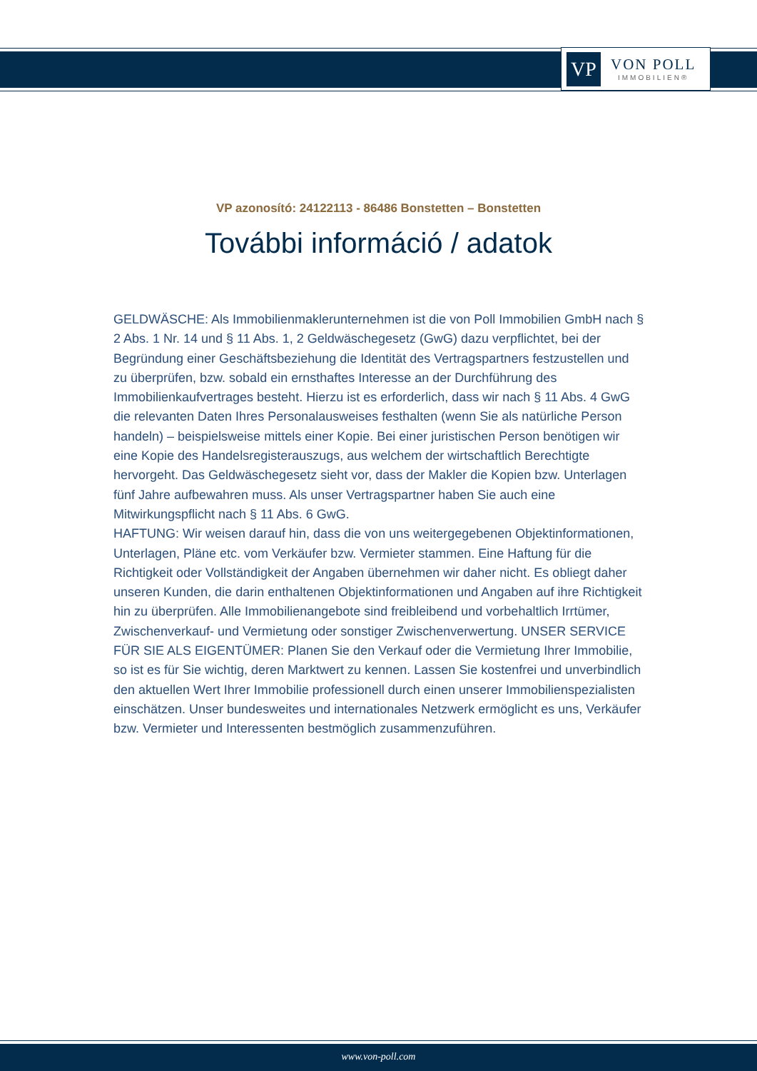VP
VON POLL
IMMOBILIEN®
VP azonosító: 24122113 - 86486 Bonstetten – Bonstetten
További információ / adatok
GELDWÄSCHE: Als Immobilienmaklerunternehmen ist die von Poll Immobilien GmbH nach § 2 Abs. 1 Nr. 14 und § 11 Abs. 1, 2 Geldwäschegesetz (GwG) dazu verpflichtet, bei der Begründung einer Geschäftsbeziehung die Identität des Vertragspartners festzustellen und zu überprüfen, bzw. sobald ein ernsthaftes Interesse an der Durchführung des Immobilienkaufvertrages besteht. Hierzu ist es erforderlich, dass wir nach § 11 Abs. 4 GwG die relevanten Daten Ihres Personalausweises festhalten (wenn Sie als natürliche Person handeln) – beispielsweise mittels einer Kopie. Bei einer juristischen Person benötigen wir eine Kopie des Handelsregisterauszugs, aus welchem der wirtschaftlich Berechtigte hervorgeht. Das Geldwäschegesetz sieht vor, dass der Makler die Kopien bzw. Unterlagen fünf Jahre aufbewahren muss. Als unser Vertragspartner haben Sie auch eine Mitwirkungspflicht nach § 11 Abs. 6 GwG.
HAFTUNG: Wir weisen darauf hin, dass die von uns weitergegebenen Objektinformationen, Unterlagen, Pläne etc. vom Verkäufer bzw. Vermieter stammen. Eine Haftung für die Richtigkeit oder Vollständigkeit der Angaben übernehmen wir daher nicht. Es obliegt daher unseren Kunden, die darin enthaltenen Objektinformationen und Angaben auf ihre Richtigkeit hin zu überprüfen. Alle Immobilienangebote sind freibleibend und vorbehaltlich Irrtümer, Zwischenverkauf- und Vermietung oder sonstiger Zwischenverwertung. UNSER SERVICE FÜR SIE ALS EIGENTÜMER: Planen Sie den Verkauf oder die Vermietung Ihrer Immobilie, so ist es für Sie wichtig, deren Marktwert zu kennen. Lassen Sie kostenfrei und unverbindlich den aktuellen Wert Ihrer Immobilie professionell durch einen unserer Immobilienspezialisten einschätzen. Unser bundesweites und internationales Netzwerk ermöglicht es uns, Verkäufer bzw. Vermieter und Interessenten bestmöglich zusammenzuführen.
www.von-poll.com